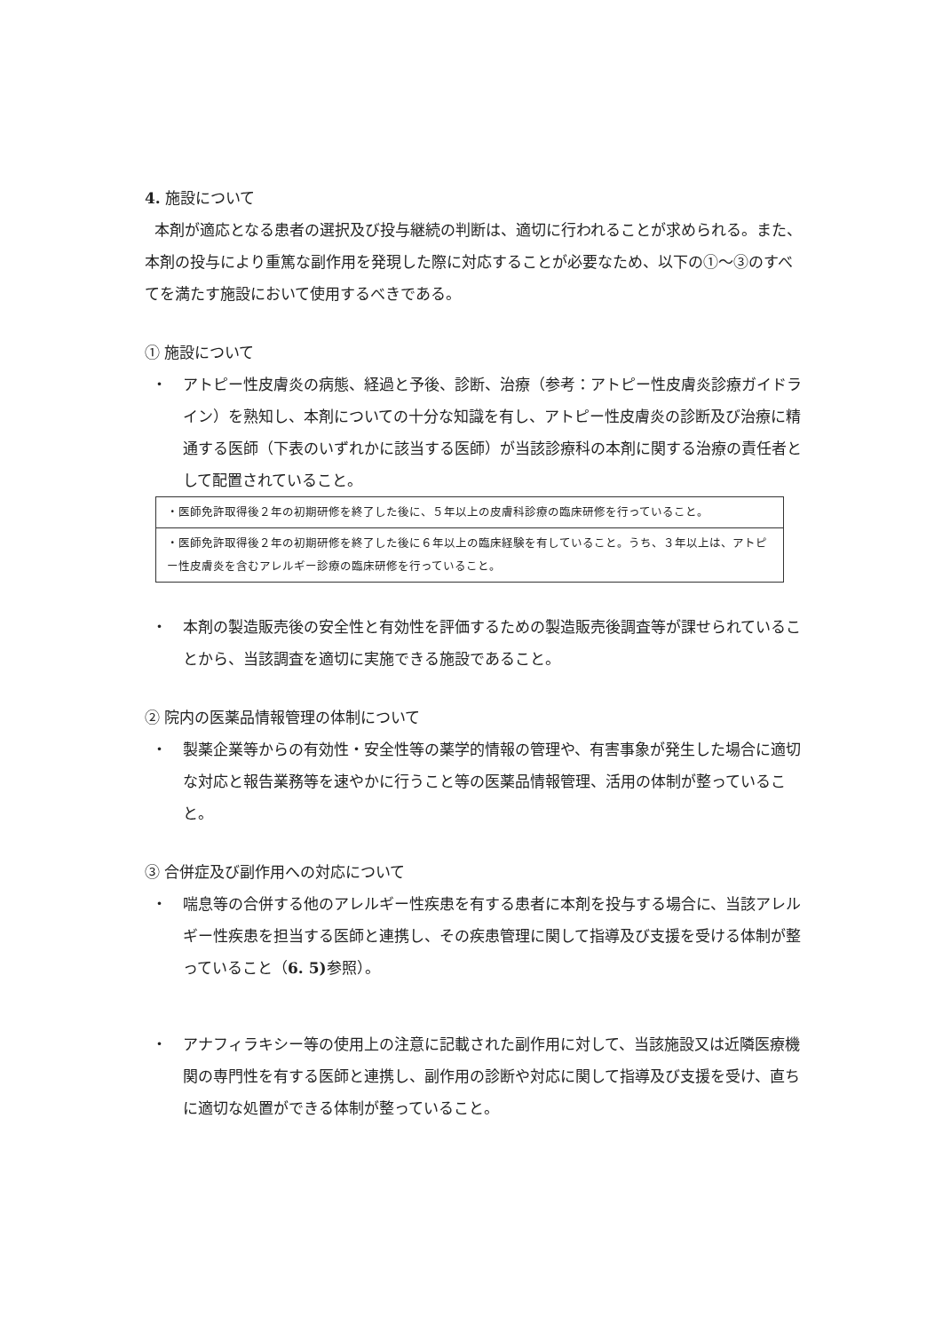4. 施設について
本剤が適応となる患者の選択及び投与継続の判断は、適切に行われることが求められる。また、本剤の投与により重篤な副作用を発現した際に対応することが必要なため、以下の①～③のすべてを満たす施設において使用するべきである。
① 施設について
・ アトピー性皮膚炎の病態、経過と予後、診断、治療（参考：アトピー性皮膚炎診療ガイドライン）を熟知し、本剤についての十分な知識を有し、アトピー性皮膚炎の診断及び治療に精通する医師（下表のいずれかに該当する医師）が当該診療科の本剤に関する治療の責任者として配置されていること。
| ・医師免許取得後２年の初期研修を終了した後に、５年以上の皮膚科診療の臨床研修を行っていること。 |
| ・医師免許取得後２年の初期研修を終了した後に６年以上の臨床経験を有していること。うち、３年以上は、アトピー性皮膚炎を含むアレルギー診療の臨床研修を行っていること。 |
・ 本剤の製造販売後の安全性と有効性を評価するための製造販売後調査等が課せられていることから、当該調査を適切に実施できる施設であること。
② 院内の医薬品情報管理の体制について
・ 製薬企業等からの有効性・安全性等の薬学的情報の管理や、有害事象が発生した場合に適切な対応と報告業務等を速やかに行うこと等の医薬品情報管理、活用の体制が整っていること。
③ 合併症及び副作用への対応について
・ 喘息等の合併する他のアレルギー性疾患を有する患者に本剤を投与する場合に、当該アレルギー性疾患を担当する医師と連携し、その疾患管理に関して指導及び支援を受ける体制が整っていること（6. 5) 参照）。
・ アナフィラキシー等の使用上の注意に記載された副作用に対して、当該施設又は近隣医療機関の専門性を有する医師と連携し、副作用の診断や対応に関して指導及び支援を受け、直ちに適切な処置ができる体制が整っていること。